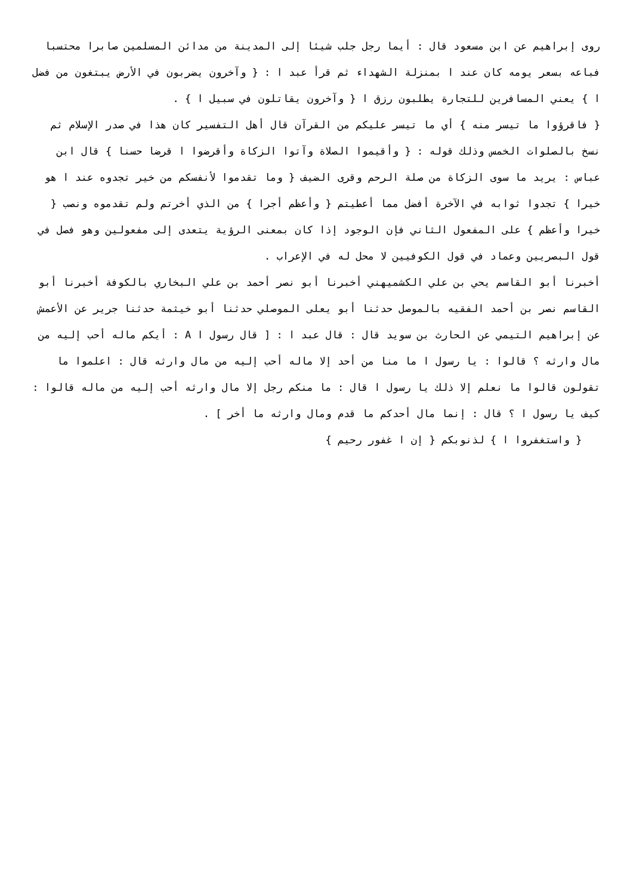روى إبراهيم عن ابن مسعود قال : أيما رجل جلب شيئا إلى المدينة من مدائن المسلمين صابرا محتسبا فباعه بسعر يومه كان عند ا بمنزلة الشهداء ثم قرأ عبد ا : { وآخرون يضربون في الأرض يبتغون من فضل ا } يعني المسافرين للتجارة يطلبون رزق ا { وآخرون يقاتلون في سبيل ا } .
{ فاقرؤوا ما تيسر منه } أي ما تيسر عليكم من القرآن قال أهل التفسير كان هذا في صدر الإسلام ثم نسخ بالصلوات الخمس وذلك قوله : { وأقيموا الصلاة وآتوا الزكاة وأقرضوا ا قرضا حسنا } قال ابن عباس : يريد ما سوى الزكاة من صلة الرحم وقرى الضيف { وما تقدموا لأنفسكم من خير تجدوه عند ا هو خيرا } تجدوا ثوابه في الآخرة أفضل مما أعطيتم { وأعظم أجرا } من الذي أخرتم ولم تقدموه ونصب { خيرا وأعظم } على المفعول الثاني فإن الوجود إذا كان بمعنى الرؤية يتعدى إلى مفعولين وهو فصل في قول البصريين وعماد في قول الكوفيين لا محل له في الإعراب .
أخبرنا أبو القاسم يحي بن علي الكشميهني أخبرنا أبو نصر أحمد بن علي البخاري بالكوفة أخبرنا أبو القاسم نصر بن أحمد الفقيه بالموصل حدثنا أبو يعلى الموصلي حدثنا أبو خيثمة حدثنا جرير عن الأعمش عن إبراهيم التيمي عن الحارث بن سويد قال : قال عبد ا : [ قال رسول ا A : أيكم ماله أحب إليه من مال وارثه ؟ قالوا : يا رسول ا ما منا من أحد إلا ماله أحب إليه من مال وارثه قال : اعلموا ما تقولون قالوا ما نعلم إلا ذلك يا رسول ا قال : ما منكم رجل إلا مال وارثه أحب إليه من ماله قالوا : كيف يا رسول ا ؟ قال : إنما مال أحدكم ما قدم ومال وارثه ما أخر ] .
{ واستغفروا ا } لذنوبكم { إن ا غفور رحيم }